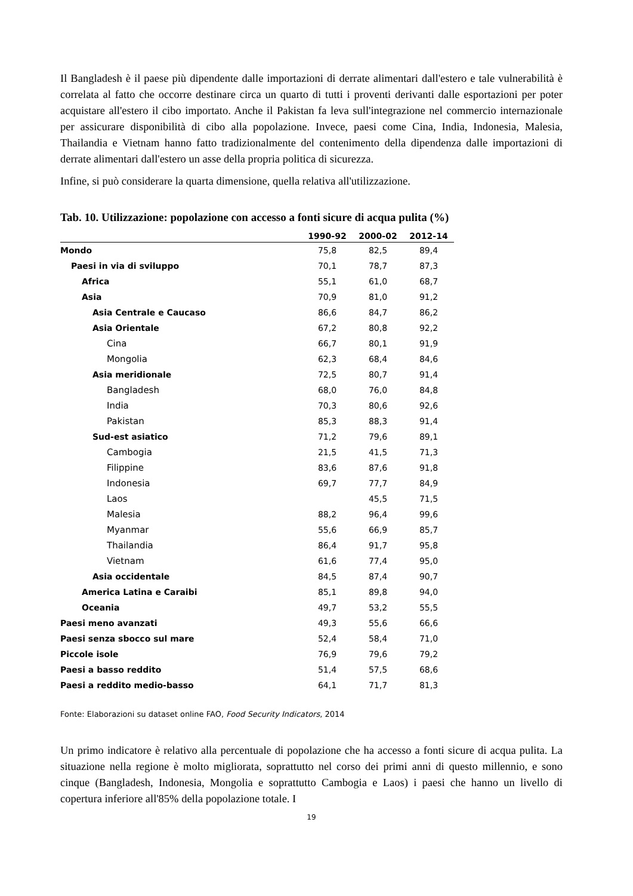Il Bangladesh è il paese più dipendente dalle importazioni di derrate alimentari dall'estero e tale vulnerabilità è correlata al fatto che occorre destinare circa un quarto di tutti i proventi derivanti dalle esportazioni per poter acquistare all'estero il cibo importato. Anche il Pakistan fa leva sull'integrazione nel commercio internazionale per assicurare disponibilità di cibo alla popolazione. Invece, paesi come Cina, India, Indonesia, Malesia, Thailandia e Vietnam hanno fatto tradizionalmente del contenimento della dipendenza dalle importazioni di derrate alimentari dall'estero un asse della propria politica di sicurezza.
Infine, si può considerare la quarta dimensione, quella relativa all'utilizzazione.
Tab. 10. Utilizzazione: popolazione con accesso a fonti sicure di acqua pulita (%)
| | 1990-92 | 2000-02 | 2012-14 |
| --- | --- | --- | --- |
| Mondo | 75,8 | 82,5 | 89,4 |
| Paesi in via di sviluppo | 70,1 | 78,7 | 87,3 |
| Africa | 55,1 | 61,0 | 68,7 |
| Asia | 70,9 | 81,0 | 91,2 |
| Asia Centrale e Caucaso | 86,6 | 84,7 | 86,2 |
| Asia Orientale | 67,2 | 80,8 | 92,2 |
| Cina | 66,7 | 80,1 | 91,9 |
| Mongolia | 62,3 | 68,4 | 84,6 |
| Asia meridionale | 72,5 | 80,7 | 91,4 |
| Bangladesh | 68,0 | 76,0 | 84,8 |
| India | 70,3 | 80,6 | 92,6 |
| Pakistan | 85,3 | 88,3 | 91,4 |
| Sud-est asiatico | 71,2 | 79,6 | 89,1 |
| Cambogia | 21,5 | 41,5 | 71,3 |
| Filippine | 83,6 | 87,6 | 91,8 |
| Indonesia | 69,7 | 77,7 | 84,9 |
| Laos | | 45,5 | 71,5 |
| Malesia | 88,2 | 96,4 | 99,6 |
| Myanmar | 55,6 | 66,9 | 85,7 |
| Thailandia | 86,4 | 91,7 | 95,8 |
| Vietnam | 61,6 | 77,4 | 95,0 |
| Asia occidentale | 84,5 | 87,4 | 90,7 |
| America Latina e Caraibi | 85,1 | 89,8 | 94,0 |
| Oceania | 49,7 | 53,2 | 55,5 |
| Paesi meno avanzati | 49,3 | 55,6 | 66,6 |
| Paesi senza sbocco sul mare | 52,4 | 58,4 | 71,0 |
| Piccole isole | 76,9 | 79,6 | 79,2 |
| Paesi a basso reddito | 51,4 | 57,5 | 68,6 |
| Paesi a reddito medio-basso | 64,1 | 71,7 | 81,3 |
Fonte: Elaborazioni su dataset online FAO, Food Security Indicators, 2014
Un primo indicatore è relativo alla percentuale di popolazione che ha accesso a fonti sicure di acqua pulita. La situazione nella regione è molto migliorata, soprattutto nel corso dei primi anni di questo millennio, e sono cinque (Bangladesh, Indonesia, Mongolia e soprattutto Cambogia e Laos) i paesi che hanno un livello di copertura inferiore all'85% della popolazione totale. I
19